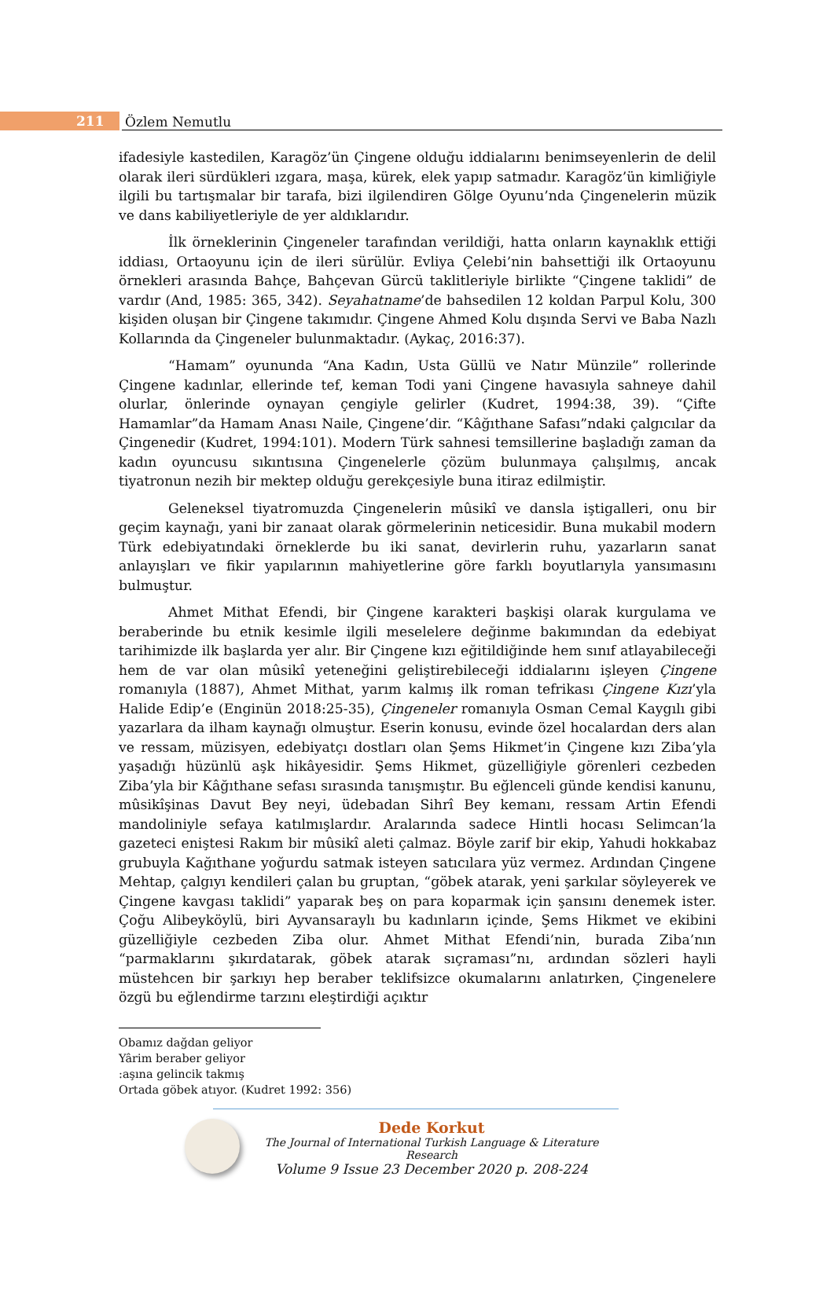211
Özlem Nemutlu
ifadesiyle kastedilen, Karagöz’ün Çingene olduğu iddialarını benimseyenlerin de delil olarak ileri sürdükleri ızgara, maşa, kürek, elek yapıp satmadır. Karagöz’ün kimliğiyle ilgili bu tartışmalar bir tarafa, bizi ilgilendiren Gölge Oyunu’nda Çingenelerin müzik ve dans kabiliyetleriyle de yer aldıklarıdır.
İlk örneklerinin Çingeneler tarafından verildiği, hatta onların kaynaklık ettiği iddiası, Ortaoyunu için de ileri sürülür. Evliya Çelebi’nin bahsettiği ilk Ortaoyunu örnekleri arasında Bahçe, Bahçevan Gürcü taklitleriyle birlikte “Çingene taklidi” de vardır (And, 1985: 365, 342). Seyahatname’de bahsedilen 12 koldan Parpul Kolu, 300 kişiden oluşan bir Çingene takımıdır. Çingene Ahmed Kolu dışında Servi ve Baba Nazlı Kollarında da Çingeneler bulunmaktadır. (Aykaç, 2016:37).
“Hamam” oyununda “Ana Kadın, Usta Güllü ve Natır Münzile” rollerinde Çingene kadınlar, ellerinde tef, keman Todi yani Çingene havasıyla sahneye dahil olurlar, önlerinde oynayan çengiyle gelirler (Kudret, 1994:38, 39). “Çifte Hamamlar”da Hamam Anası Naile, Çingene’dir. “Kâğıthane Safası”ndaki çalgıcılar da Çingenedir (Kudret, 1994:101). Modern Türk sahnesi temsillerine başladığı zaman da kadın oyuncusu sıkıntısına Çingenelerle çözüm bulunmaya çalışılmış, ancak tiyatronun nezih bir mektep olduğu gerekçesiyle buna itiraz edilmiştir.
Geleneksel tiyatromuzda Çingenelerin mûsikî ve dansla iştigalleri, onu bir geçim kaynağı, yani bir zanaat olarak görmelerinin neticesidir. Buna mukabil modern Türk edebiyatındaki örneklerde bu iki sanat, devirlerin ruhu, yazarların sanat anlayışları ve fikir yapılarının mahiyetlerine göre farklı boyutlarıyla yansımasını bulmuştur.
Ahmet Mithat Efendi, bir Çingene karakteri başkişi olarak kurgulama ve beraberinde bu etnik kesimle ilgili meselelere değinme bakımından da edebiyat tarihimizde ilk başlarda yer alır. Bir Çingene kızı eğitildiğinde hem sınıf atlayabileceği hem de var olan mûsikî yeteneğini geliştirebileceği iddialarını işleyen Çingene romanıyla (1887), Ahmet Mithat, yarım kalmış ilk roman tefrikası Çingene Kızı’yla Halide Edip’e (Enginün 2018:25-35), Çingeneler romanıyla Osman Cemal Kaygılı gibi yazarlara da ilham kaynağı olmuştur. Eserin konusu, evinde özel hocalardan ders alan ve ressam, müzisyen, edebiyatçı dostları olan Şems Hikmet’in Çingene kızı Ziba’yla yaşadığı hüzünlü aşk hikâyesidir. Şems Hikmet, güzelliğiyle görenleri cezbeden Ziba’yla bir Kâğıthane sefası sırasında tanışmıştır. Bu eğlenceli günde kendisi kanunu, mûsikîşinas Davut Bey neyi, üdebadan Sihrî Bey kemanı, ressam Artin Efendi mandoliniyle sefaya katılmışlardır. Aralarında sadece Hintli hocası Selimcan’la gazeteci eniştesi Rakım bir mûsikî aleti çalmaz. Böyle zarif bir ekip, Yahudi hokkabaz grubuyla Kağıthane yoğurdu satmak isteyen satıcılara yüz vermez. Ardından Çingene Mehtap, çalgıyı kendileri çalan bu gruptan, “göbek atarak, yeni şarkılar söyleyerek ve Çingene kavgası taklidi” yaparak beş on para koparmak için şansını denemek ister. Çoğu Alibeyköylü, biri Ayvansaraylı bu kadınların içinde, Şems Hikmet ve ekibini güzelliğiyle cezbeden Ziba olur. Ahmet Mithat Efendi’nin, burada Ziba’nın “parmaklarını şıkırdatarak, göbek atarak sıçraması”nı, ardından sözleri hayli müstehcen bir şarkıyı hep beraber teklifsizce okumalarını anlatırken, Çingenelere özgü bu eğlendirme tarzını eleştirdiği açıktır
Obamız dağdan geliyor
Yârim beraber geliyor
:aşına gelincik takmış
Ortada göbek atıyor. (Kudret 1992: 356)
Dede Korkut
The Journal of International Turkish Language & Literature Research
Volume 9 Issue 23 December 2020 p. 208-224